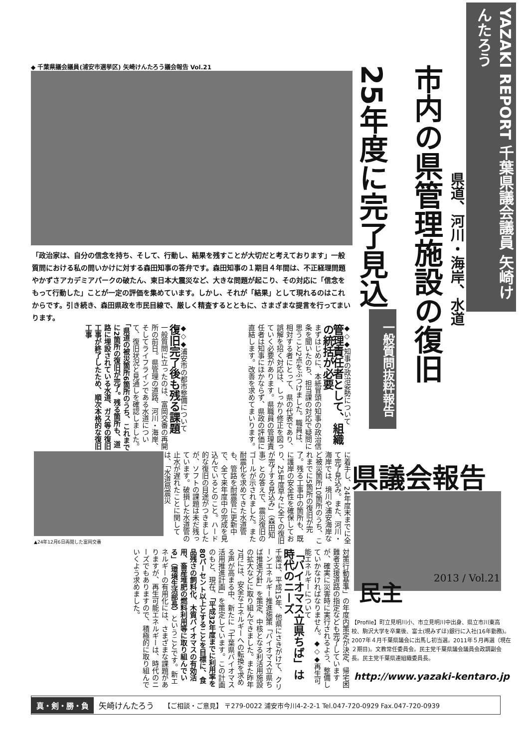◆ 千葉県議会議員(浦安市選挙区) 矢崎けんたろう議会報告 Vol.21
YAZAKI REPORT 千葉県議会議員 矢崎けんたろう
市内の県管理施設の復旧
25年度に完了見込
県道、河川・海岸、水道
一般質問抜粋報告
「政治家は、自分の信念を持ち、そして、行動し、結果を残すことが大切だと考えております」一般質問における私の問いかけに対する森田知事の答弁です。森田知事の１期目４年間は、不正経理問題やかずさアカデミアパークの破たん、東日本大震災など、大きな問題が起こり、その対応に「信念をもって行動した」ことが一定の評価を集めています。しかし、それが「結果」として現れるのはこれからです。引き続き、森田県政を市民目線で、厳しく精査するとともに、さまざまな提言を行ってまいります。
◆◇◆知事の政治姿勢について
管理責任者として、組織の統括が必要
まずはじめに、本紙冒頭の知事の政治信条を聞いたのち、担当課の対応で疑問に思うこと2点をぶつけました。職員は、相対する者にとって、県の代表であり、誤解を招く対応は、しっかり修正を図っていく必要があります。県職員の管理責任者は知事にほかならず、県政の評価に直結します。改善を求めてまいります。
◆◇◆浦安市の都市整備について
復旧完了後も残る課題
一般質問に立ったのは、富岡交番の再開所の前日。県管理の道路、河川・海岸、そしてライフラインである水道について、復旧状況と見通しを確認しました。「県道の被災箇所6箇所のうち、これまでに2箇所の復旧が完了。残る箇所も、道路に埋設されている水道、ガス等の復旧工事が終了したため、順次本格的な復旧工事
▲24年12月6日再開した富岡交番
に着手し、24年度末までに全て完了見込み。また、河川・海岸では、境川や浦安海岸など被災箇所10箇所のうち、これまでに5箇所の復旧が完了。残る工事中の箇所も、既に護岸の安全性を確保しており、25年度早々に全ての復旧が完了する見込み」（森田知事）との答えで、震災復旧のゴールが示されました。また耐震化を求めてきた水道管も、管路を耐震管に更新中で、全て来年度中の完成を見込んでいるとのこと。ハード的な復旧の目途がつきましたが、ソフトの課題は未だ残っています。破損した水道管の止水が遅れたことに関しては、「水道局震災
対策行動基準」の年度内策定が決定、帰宅困難者支援道路の指定なども完了していますが、確実に災害時に実行されるよう、整備していかなければなりません。◆◇◆再生可能エネルギーについて
「バイオマス立県ちば」は時代のニーズ
千葉は、平成15年、他県にさきがけて、クリーンエネルギー推進施策「バイオマス立県ちば推進方針」を策定、中核となる利活用施設の拡大などに取り組んできました。また昨年7月には、安全なエネルギーへの転換を求める声が高まる中、新たに「千葉県バイオマス活用推進計画」を策定しています。この計画のもと、現在、「平成32年度までに利用率を80パーセント以上とすることを目標に、食品残さの飼料化、木質バイオマスの有効活用、畜産堆肥の燃料利用等に取り組んでいる」（環境生活部長）ということです。新エネルギーの有用化には、さまざまな課題がありますが、再生可能エネルギーは、時代のニーズでもありますので、積極的に取り組んでいくよう求めました。
県議会報告
2013 / Vol.21
民主
【Profile】町立見明川小、市立見明川中出身、県立市川東高校、駒沢大学を卒業後、富士(現みずほ)銀行に入社(16年勤務)。2007年４月千葉県議会に出馬し初当選。2011年５月再選（現在２期目)。文教常任委員会。民主党千葉県議会議員会政調副会長。民主党千葉県連組織委員長。
http://www.yazaki-kentaro.jp
真・剣・勝・負 矢崎けんたろう 【ご相談・ご意見】 〒279-0022 浦安市今川4-2-2-1 Tel.047-720-0929 Fax.047-720-0939